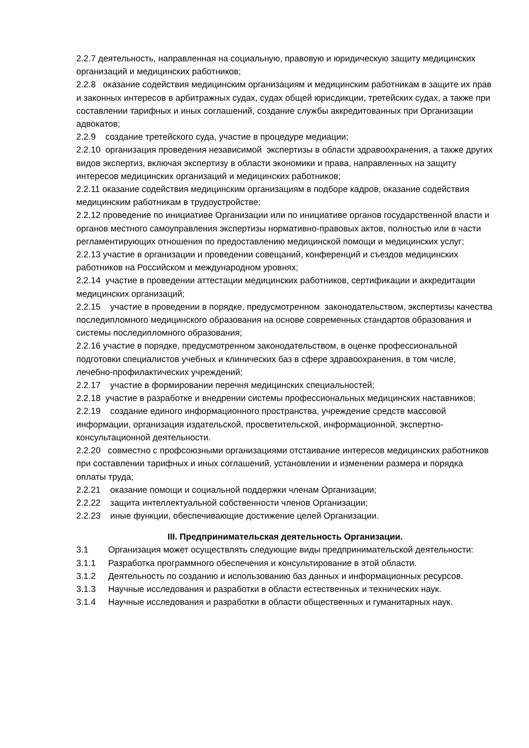2.2.7 деятельность, направленная на социальную, правовую и юридическую защиту медицинских организаций и медицинских работников;
2.2.8 оказание содействия медицинским организациям и медицинским работникам в защите их прав и законных интересов в арбитражных судах, судах общей юрисдикции, третейских судах, а также при составлении тарифных и иных соглашений, создание службы аккредитованных при Организации адвокатов;
2.2.9 создание третейского суда, участие в процедуре медиации;
2.2.10 организация проведения независимой экспертизы в области здравоохранения, а также других видов экспертиз, включая экспертизу в области экономики и права, направленных на защиту интересов медицинских организаций и медицинских работников;
2.2.11 оказание содействия медицинским организациям в подборе кадров, оказание содействия медицинским работникам в трудоустройстве;
2.2.12 проведение по инициативе Организации или по инициативе органов государственной власти и органов местного самоуправления экспертизы нормативно-правовых актов, полностью или в части регламентирующих отношения по предоставлению медицинской помощи и медицинских услуг;
2.2.13 участие в организации и проведении совещаний, конференций и съездов медицинских работников на Российском и международном уровнях;
2.2.14 участие в проведении аттестации медицинских работников, сертификации и аккредитации медицинских организаций;
2.2.15 участие в проведении в порядке, предусмотренном законодательством, экспертизы качества последипломного медицинского образования на основе современных стандартов образования и системы последипломного образования;
2.2.16 участие в порядке, предусмотренном законодательством, в оценке профессиональной подготовки специалистов учебных и клинических баз в сфере здравоохранения, в том числе, лечебно-профилактических учреждений;
2.2.17 участие в формировании перечня медицинских специальностей;
2.2.18 участие в разработке и внедрении системы профессиональных медицинских наставников;
2.2.19 создание единого информационного пространства, учреждение средств массовой информации, организация издательской, просветительской, информационной, экспертно-консультационной деятельности.
2.2.20 совместно с профсоюзными организациями отстаивание интересов медицинских работников при составлении тарифных и иных соглашений, установлении и изменении размера и порядка оплаты труда;
2.2.21 оказание помощи и социальной поддержки членам Организации;
2.2.22 защита интеллектуальной собственности членов Организации;
2.2.23 иные функции, обеспечивающие достижение целей Организации.
III. Предпринимательская деятельность Организации.
3.1 Организация может осуществлять следующие виды предпринимательской деятельности:
3.1.1 Разработка программного обеспечения и консультирование в этой области.
3.1.2 Деятельность по созданию и использованию баз данных и информационных ресурсов.
3.1.3 Научные исследования и разработки в области естественных и технических наук.
3.1.4 Научные исследования и разработки в области общественных и гуманитарных наук.